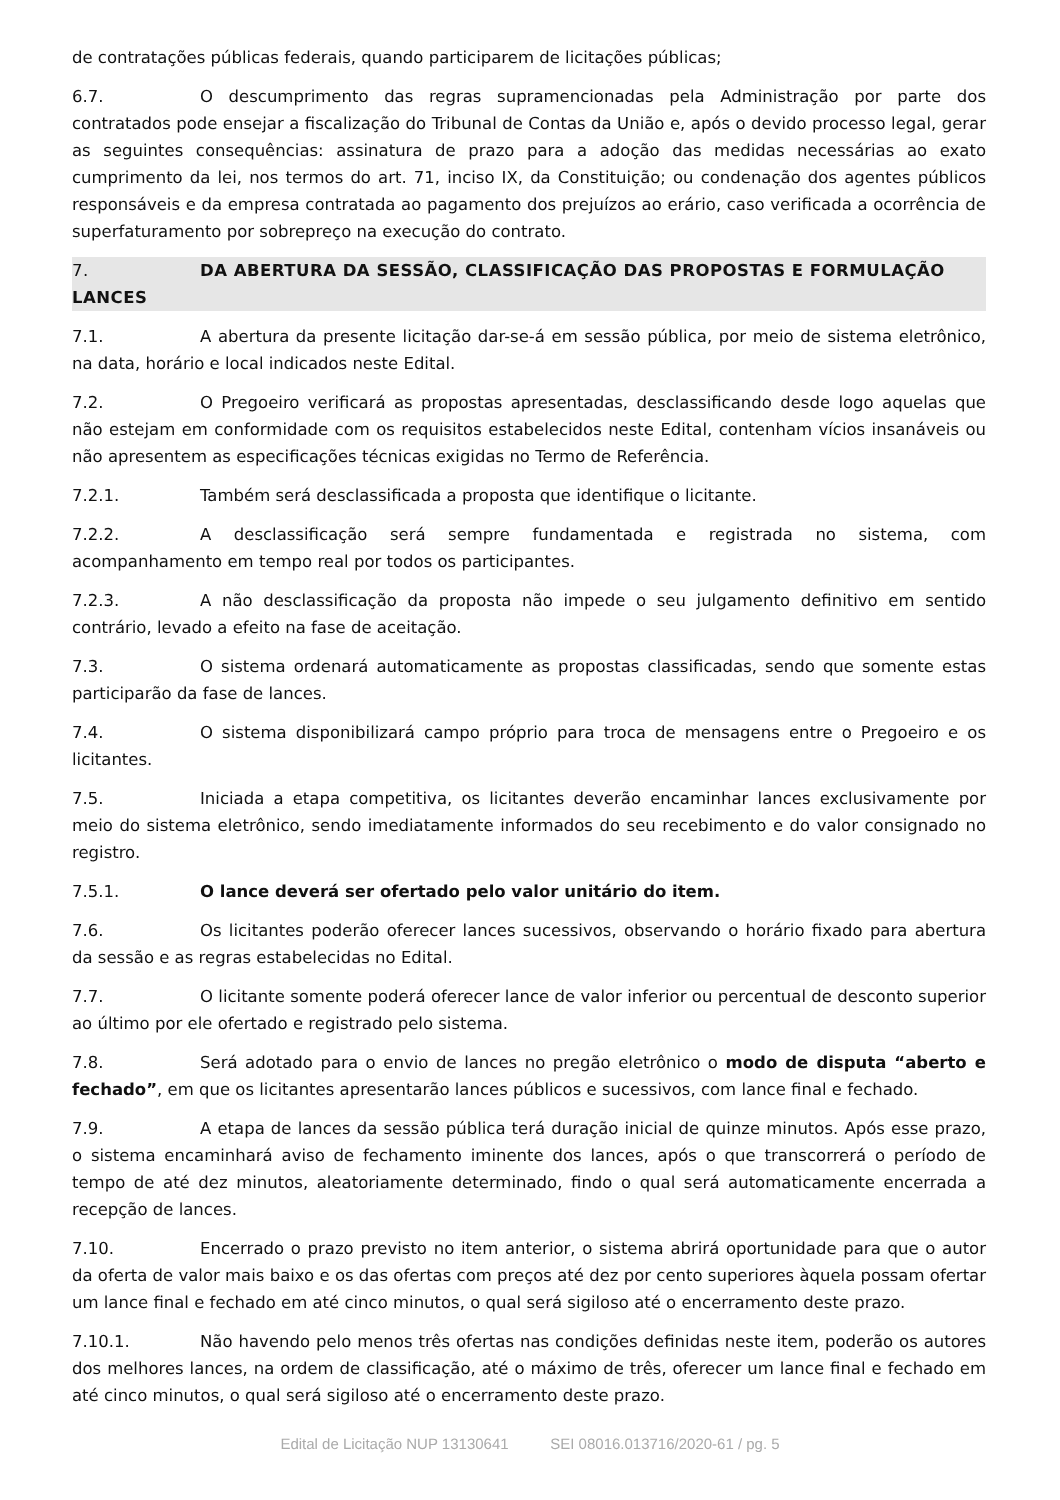de contratações públicas federais, quando participarem de licitações públicas;
6.7. O descumprimento das regras supramencionadas pela Administração por parte dos contratados pode ensejar a fiscalização do Tribunal de Contas da União e, após o devido processo legal, gerar as seguintes consequências: assinatura de prazo para a adoção das medidas necessárias ao exato cumprimento da lei, nos termos do art. 71, inciso IX, da Constituição; ou condenação dos agentes públicos responsáveis e da empresa contratada ao pagamento dos prejuízos ao erário, caso verificada a ocorrência de superfaturamento por sobrepreço na execução do contrato.
7. DA ABERTURA DA SESSÃO, CLASSIFICAÇÃO DAS PROPOSTAS E FORMULAÇÃO LANCES
7.1. A abertura da presente licitação dar-se-á em sessão pública, por meio de sistema eletrônico, na data, horário e local indicados neste Edital.
7.2. O Pregoeiro verificará as propostas apresentadas, desclassificando desde logo aquelas que não estejam em conformidade com os requisitos estabelecidos neste Edital, contenham vícios insanáveis ou não apresentem as especificações técnicas exigidas no Termo de Referência.
7.2.1. Também será desclassificada a proposta que identifique o licitante.
7.2.2. A desclassificação será sempre fundamentada e registrada no sistema, com acompanhamento em tempo real por todos os participantes.
7.2.3. A não desclassificação da proposta não impede o seu julgamento definitivo em sentido contrário, levado a efeito na fase de aceitação.
7.3. O sistema ordenará automaticamente as propostas classificadas, sendo que somente estas participarão da fase de lances.
7.4. O sistema disponibilizará campo próprio para troca de mensagens entre o Pregoeiro e os licitantes.
7.5. Iniciada a etapa competitiva, os licitantes deverão encaminhar lances exclusivamente por meio do sistema eletrônico, sendo imediatamente informados do seu recebimento e do valor consignado no registro.
7.5.1. O lance deverá ser ofertado pelo valor unitário do item.
7.6. Os licitantes poderão oferecer lances sucessivos, observando o horário fixado para abertura da sessão e as regras estabelecidas no Edital.
7.7. O licitante somente poderá oferecer lance de valor inferior ou percentual de desconto superior ao último por ele ofertado e registrado pelo sistema.
7.8. Será adotado para o envio de lances no pregão eletrônico o modo de disputa “aberto e fechado”, em que os licitantes apresentarão lances públicos e sucessivos, com lance final e fechado.
7.9. A etapa de lances da sessão pública terá duração inicial de quinze minutos. Após esse prazo, o sistema encaminhará aviso de fechamento iminente dos lances, após o que transcorrerá o período de tempo de até dez minutos, aleatoriamente determinado, findo o qual será automaticamente encerrada a recepção de lances.
7.10. Encerrado o prazo previsto no item anterior, o sistema abrirá oportunidade para que o autor da oferta de valor mais baixo e os das ofertas com preços até dez por cento superiores àquela possam ofertar um lance final e fechado em até cinco minutos, o qual será sigiloso até o encerramento deste prazo.
7.10.1. Não havendo pelo menos três ofertas nas condições definidas neste item, poderão os autores dos melhores lances, na ordem de classificação, até o máximo de três, oferecer um lance final e fechado em até cinco minutos, o qual será sigiloso até o encerramento deste prazo.
Edital de Licitação NUP 13130641 SEI 08016.013716/2020-61 / pg. 5